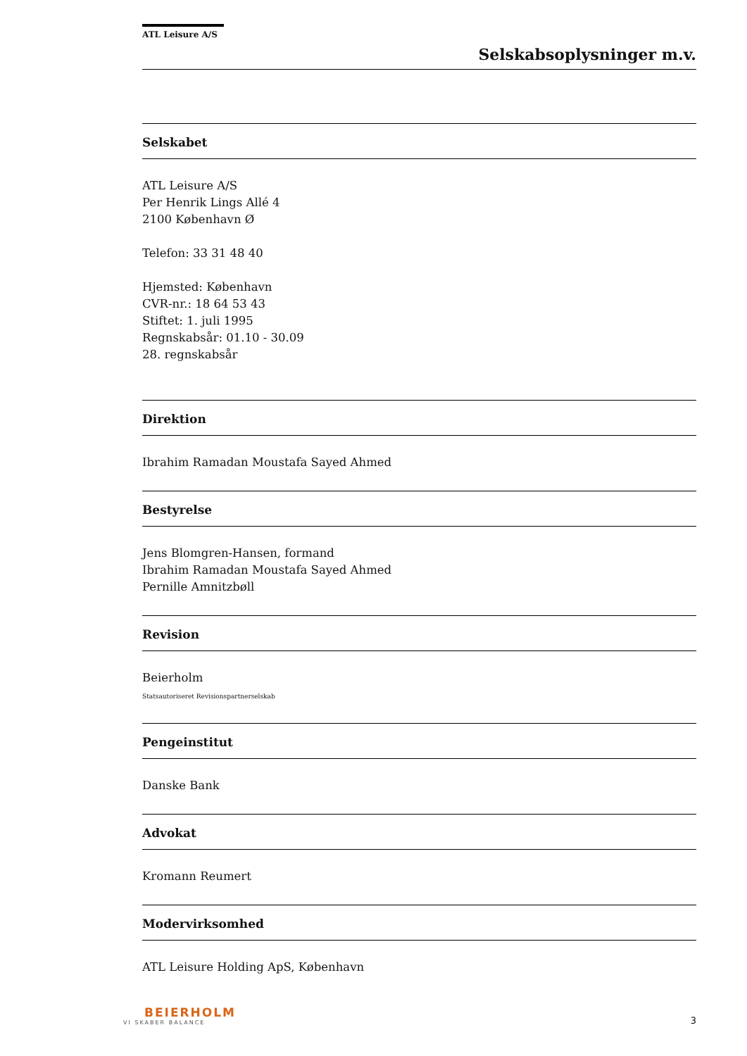ATL Leisure A/S
Selskabsoplysninger m.v.
Selskabet
ATL Leisure A/S
Per Henrik Lings Allé 4
2100 København Ø
Telefon: 33 31 48 40
Hjemsted: København
CVR-nr.: 18 64 53 43
Stiftet: 1. juli 1995
Regnskabsår: 01.10 - 30.09
28. regnskabsår
Direktion
Ibrahim Ramadan Moustafa Sayed Ahmed
Bestyrelse
Jens Blomgren-Hansen, formand
Ibrahim Ramadan Moustafa Sayed Ahmed
Pernille Amnitzbøll
Revision
Beierholm
Statsautoriseret Revisionspartnerselskab
Pengeinstitut
Danske Bank
Advokat
Kromann Reumert
Modervirksomhed
ATL Leisure Holding ApS, København
BEIERHOLM
VI SKABER BALANCE
3